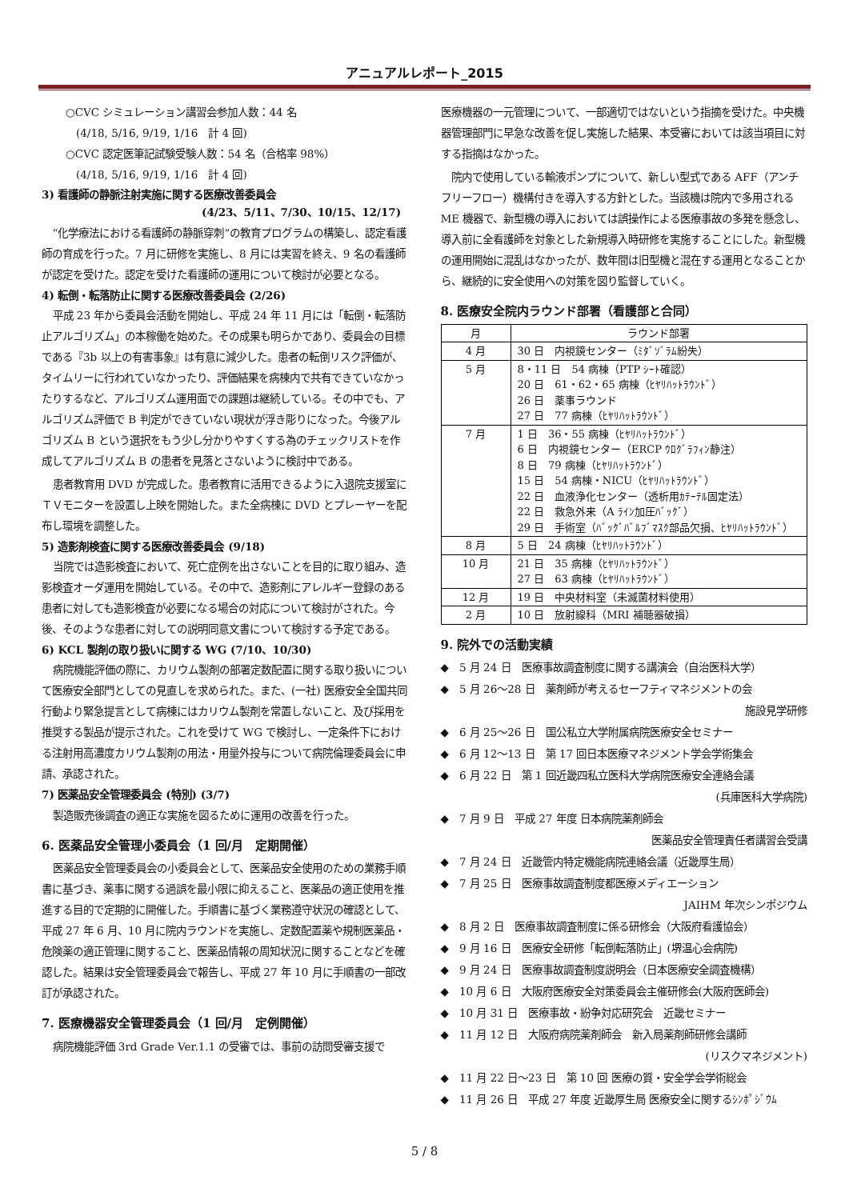アニュアルレポート_2015
○CVC シミュレーション講習会参加人数：44 名
　(4/18, 5/16, 9/19, 1/16　計 4 回)
○CVC 認定医筆記試験受験人数：54 名（合格率 98%）
　(4/18, 5/16, 9/19, 1/16　計 4 回)
3) 看護師の静脈注射実施に関する医療改善委員会
(4/23、5/11、7/30、10/15、12/17)
“化学療法における看護師の静脈穿刺”の教育プログラムの構築し、認定看護師の育成を行った。7 月に研修を実施し、8 月には実習を終え、9 名の看護師が認定を受けた。認定を受けた看護師の運用について検討が必要となる。
4) 転倒・転落防止に関する医療改善委員会 (2/26)
平成 23 年から委員会活動を開始し、平成 24 年 11 月には「転倒・転落防止アルゴリズム」の本稼働を始めた。その成果も明らかであり、委員会の目標である『3b 以上の有害事象』は有意に減少した。患者の転倒リスク評価が、タイムリーに行われていなかったり、評価結果を病棟内で共有できていなかったりするなど、アルゴリズム運用面での課題は継続している。その中でも、アルゴリズム評価で B 判定ができていない現状が浮き彫りになった。今後アルゴリズム B という選択をもう少し分かりやすくする為のチェックリストを作成してアルゴリズム B の患者を見落とさないように検討中である。
患者教育用 DVD が完成した。患者教育に活用できるように入退院支援室にＴＶモニターを設置し上映を開始した。また全病棟に DVD とプレーヤーを配布し環境を調整した。
5) 造影剤検査に関する医療改善委員会 (9/18)
当院では造影検査において、死亡症例を出さないことを目的に取り組み、造影検査オーダ運用を開始している。その中で、造影剤にアレルギー登録のある患者に対しても造影検査が必要になる場合の対応について検討がされた。今後、そのような患者に対しての説明同意文書について検討する予定である。
6) KCL 製剤の取り扱いに関する WG (7/10、10/30)
病院機能評価の際に、カリウム製剤の部署定数配置に関する取り扱いについて医療安全部門としての見直しを求められた。また、(一社) 医療安全全国共同行動より緊急提言として病棟にはカリウム製剤を常置しないこと、及び採用を推奨する製品が提示された。これを受けて WG で検討し、一定条件下における注射用高濃度カリウム製剤の用法・用量外投与について病院倫理委員会に申請、承認された。
7) 医薬品安全管理委員会 (特別) (3/7)
製造販売後調査の適正な実施を図るために運用の改善を行った。
6. 医薬品安全管理小委員会（1 回/月　定期開催）
医薬品安全管理委員会の小委員会として、医薬品安全使用のための業務手順書に基づき、薬事に関する過誤を最小限に抑えること、医薬品の適正使用を推進する目的で定期的に開催した。手順書に基づく業務遵守状況の確認として、平成 27 年 6 月、10 月に院内ラウンドを実施し、定数配置薬や規制医薬品・危険薬の適正管理に関すること、医薬品情報の周知状況に関することなどを確認した。結果は安全管理委員会で報告し、平成 27 年 10 月に手順書の一部改訂が承認された。
7. 医療機器安全管理委員会（1 回/月　定例開催）
病院機能評価 3rd Grade Ver.1.1 の受審では、事前の訪問受審支援で
医療機器の一元管理について、一部適切ではないという指摘を受けた。中央機器管理部門に早急な改善を促し実施した結果、本受審においては該当項目に対する指摘はなかった。
院内で使用している輸液ポンプについて、新しい型式である AFF（アンチフリーフロー）機構付きを導入する方針とした。当該機は院内で多用される ME 機器で、新型機の導入においては誤操作による医療事故の多発を懸念し、導入前に全看護師を対象とした新規導入時研修を実施することにした。新型機の運用開始に混乱はなかったが、数年間は旧型機と混在する運用となることから、継続的に安全使用への対策を図り監督していく。
8. 医療安全院内ラウンド部署（看護部と合同）
| 月 | ラウンド部署 |
| --- | --- |
| 4 月 | 30 日 内視鏡センター（ﾐﾀﾞｿﾞﾗﾑ紛失） |
| 5 月 | 8・11 日 54 病棟（PTP ｼｰﾄ確認） 20 日 61・62・65 病棟（ﾋﾔﾘﾊｯﾄﾗｳﾝﾄﾞ） 26 日 薬事ラウンド 27 日 77 病棟（ﾋﾔﾘﾊｯﾄﾗｳﾝﾄﾞ） |
| 7 月 | 1 日 36・55 病棟（ﾋﾔﾘﾊｯﾄﾗｳﾝﾄﾞ） 6 日 内視鏡センター（ERCP ｳﾛｸﾞﾗﾌｨﾝ静注） 8 日 79 病棟（ﾋﾔﾘﾊｯﾄﾗｳﾝﾄﾞ） 15 日 54 病棟・NICU（ﾋﾔﾘﾊｯﾄﾗｳﾝﾄﾞ） 22 日 血液浄化センター（透析用ｶﾃｰﾃﾙ固定法） 22 日 救急外来（A ﾗｲﾝ加圧ﾊﾞｯｸﾞ） 29 日 手術室（ﾊﾞｯｸﾞﾊﾞﾙﾌﾞﾏｽｸ部品欠損、ﾋﾔﾘﾊｯﾄﾗｳﾝﾄﾞ） |
| 8 月 | 5 日 24 病棟（ﾋﾔﾘﾊｯﾄﾗｳﾝﾄﾞ） |
| 10 月 | 21 日 35 病棟（ﾋﾔﾘﾊｯﾄﾗｳﾝﾄﾞ） 27 日 63 病棟（ﾋﾔﾘﾊｯﾄﾗｳﾝﾄﾞ） |
| 12 月 | 19 日 中央材料室（未滅菌材料使用） |
| 2 月 | 10 日 放射線科（MRI 補聴器破損） |
9. 院外での活動実績
◆　5 月 24 日　医療事故調査制度に関する講演会（自治医科大学）
◆　5 月 26～28 日　薬剤師が考えるセーフティマネジメントの会
施設見学研修
◆　6 月 25～26 日　国公私立大学附属病院医療安全セミナー
◆　6 月 12～13 日　第 17 回日本医療マネジメント学会学術集会
◆　6 月 22 日　第 1 回近畿四私立医科大学病院医療安全連絡会議
(兵庫医科大学病院)
◆　7 月 9 日　平成 27 年度 日本病院薬剤師会
医薬品安全管理責任者講習会受講
◆　7 月 24 日　近畿管内特定機能病院連絡会議（近畿厚生局）
◆　7 月 25 日　医療事故調査制度都医療メディエーション
JAIHM 年次シンポジウム
◆　8 月 2 日　医療事故調査制度に係る研修会（大阪府看護協会）
◆　9 月 16 日　医療安全研修「転倒転落防止」(堺温心会病院)
◆　9 月 24 日　医療事故調査制度説明会（日本医療安全調査機構）
◆　10 月 6 日　大阪府医療安全対策委員会主催研修会(大阪府医師会)
◆　10 月 31 日　医療事故・紛争対応研究会　近畿セミナー
◆　11 月 12 日　大阪府病院薬剤師会　新入局薬剤師研修会講師
(リスクマネジメント)
◆　11 月 22 日～23 日　第 10 回 医療の質・安全学会学術総会
◆　11 月 26 日　平成 27 年度 近畿厚生局 医療安全に関するｼﾝﾎﾟｼﾞｳﾑ
5 / 8